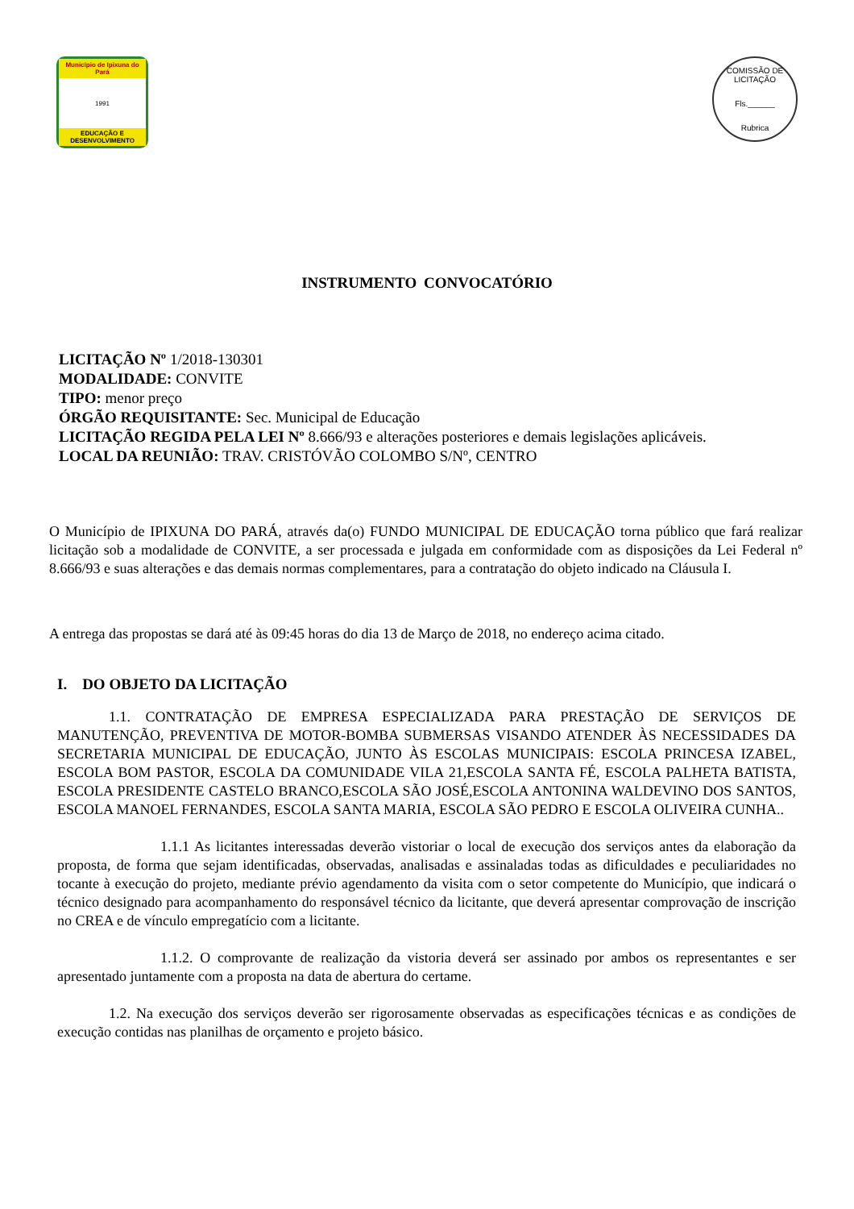Município de Ipixuna do Pará
1991
EDUCAÇÃO E DESENVOLVIMENTO
COMISSÃO DE LICITAÇÃO
Fls.______
Rubrica
INSTRUMENTO CONVOCATÓRIO
LICITAÇÃO Nº 1/2018-130301
MODALIDADE: CONVITE
TIPO: menor preço
ÓRGÃO REQUISITANTE: Sec. Municipal de Educação
LICITAÇÃO REGIDA PELA LEI Nº 8.666/93 e alterações posteriores e demais legislações aplicáveis.
LOCAL DA REUNIÃO: TRAV. CRISTÓVÃO COLOMBO S/Nº, CENTRO
O Município de IPIXUNA DO PARÁ, através da(o) FUNDO MUNICIPAL DE EDUCAÇÃO torna público que fará realizar licitação sob a modalidade de CONVITE, a ser processada e julgada em conformidade com as disposições da Lei Federal nº 8.666/93 e suas alterações e das demais normas complementares, para a contratação do objeto indicado na Cláusula I.
A entrega das propostas se dará até às 09:45 horas do dia 13 de Março de 2018, no endereço acima citado.
I. DO OBJETO DA LICITAÇÃO
1.1. CONTRATAÇÃO DE EMPRESA ESPECIALIZADA PARA PRESTAÇÃO DE SERVIÇOS DE MANUTENÇÃO, PREVENTIVA DE MOTOR-BOMBA SUBMERSAS VISANDO ATENDER ÀS NECESSIDADES DA SECRETARIA MUNICIPAL DE EDUCAÇÃO, JUNTO ÀS ESCOLAS MUNICIPAIS: ESCOLA PRINCESA IZABEL, ESCOLA BOM PASTOR, ESCOLA DA COMUNIDADE VILA 21,ESCOLA SANTA FÉ, ESCOLA PALHETA BATISTA, ESCOLA PRESIDENTE CASTELO BRANCO,ESCOLA SÃO JOSÉ,ESCOLA ANTONINA WALDEVINO DOS SANTOS, ESCOLA MANOEL FERNANDES, ESCOLA SANTA MARIA, ESCOLA SÃO PEDRO E ESCOLA OLIVEIRA CUNHA..
1.1.1 As licitantes interessadas deverão vistoriar o local de execução dos serviços antes da elaboração da proposta, de forma que sejam identificadas, observadas, analisadas e assinaladas todas as dificuldades e peculiaridades no tocante à execução do projeto, mediante prévio agendamento da visita com o setor competente do Município, que indicará o técnico designado para acompanhamento do responsável técnico da licitante, que deverá apresentar comprovação de inscrição no CREA e de vínculo empregatício com a licitante.
1.1.2. O comprovante de realização da vistoria deverá ser assinado por ambos os representantes e ser apresentado juntamente com a proposta na data de abertura do certame.
1.2. Na execução dos serviços deverão ser rigorosamente observadas as especificações técnicas e as condições de execução contidas nas planilhas de orçamento e projeto básico.